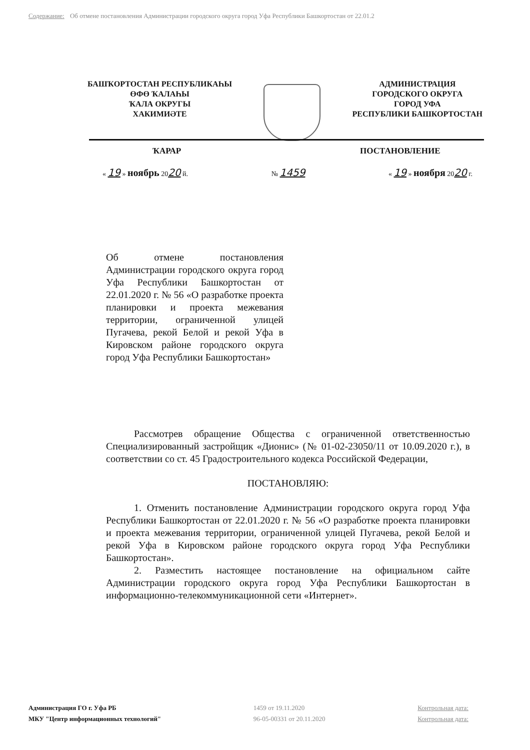Содержание: Об отмене постановления Администрации городского округа город Уфа Республики Башкортостан от 22.01.2
БАШҠОРТОСТАН РЕСПУБЛИКАҺЫ
ӨФӨ ҠАЛАҺЫ
ҠАЛА ОКРУГЫ
ХАКИМИӘТЕ
АДМИНИСТРАЦИЯ
ГОРОДСКОГО ОКРУГА
ГОРОД УФА
РЕСПУБЛИКИ БАШКОРТОСТАН
ҠАРАР ПОСТАНОВЛЕНИЕ
« 19 » ноябрь 2020 й. № 1459 « 19 » ноября 2020 г.
Об отмене постановления Администрации городского округа город Уфа Республики Башкортостан от 22.01.2020 г. № 56 «О разработке проекта планировки и проекта межевания территории, ограниченной улицей Пугачева, рекой Белой и рекой Уфа в Кировском районе городского округа город Уфа Республики Башкортостан»
Рассмотрев обращение Общества с ограниченной ответственностью Специализированный застройщик «Дионис» (№ 01-02-23050/11 от 10.09.2020 г.), в соответствии со ст. 45 Градостроительного кодекса Российской Федерации,
ПОСТАНОВЛЯЮ:
1. Отменить постановление Администрации городского округа город Уфа Республики Башкортостан от 22.01.2020 г. № 56 «О разработке проекта планировки и проекта межевания территории, ограниченной улицей Пугачева, рекой Белой и рекой Уфа в Кировском районе городского округа город Уфа Республики Башкортостан».
2. Разместить настоящее постановление на официальном сайте Администрации городского округа город Уфа Республики Башкортостан в информационно-телекоммуникационной сети «Интернет».
Администрация ГО г. Уфа РБ
МКУ "Центр информационных технологий"
1459 от 19.11.2020
96-05-00331 от 20.11.2020
Контрольная дата:
Контрольная дата: